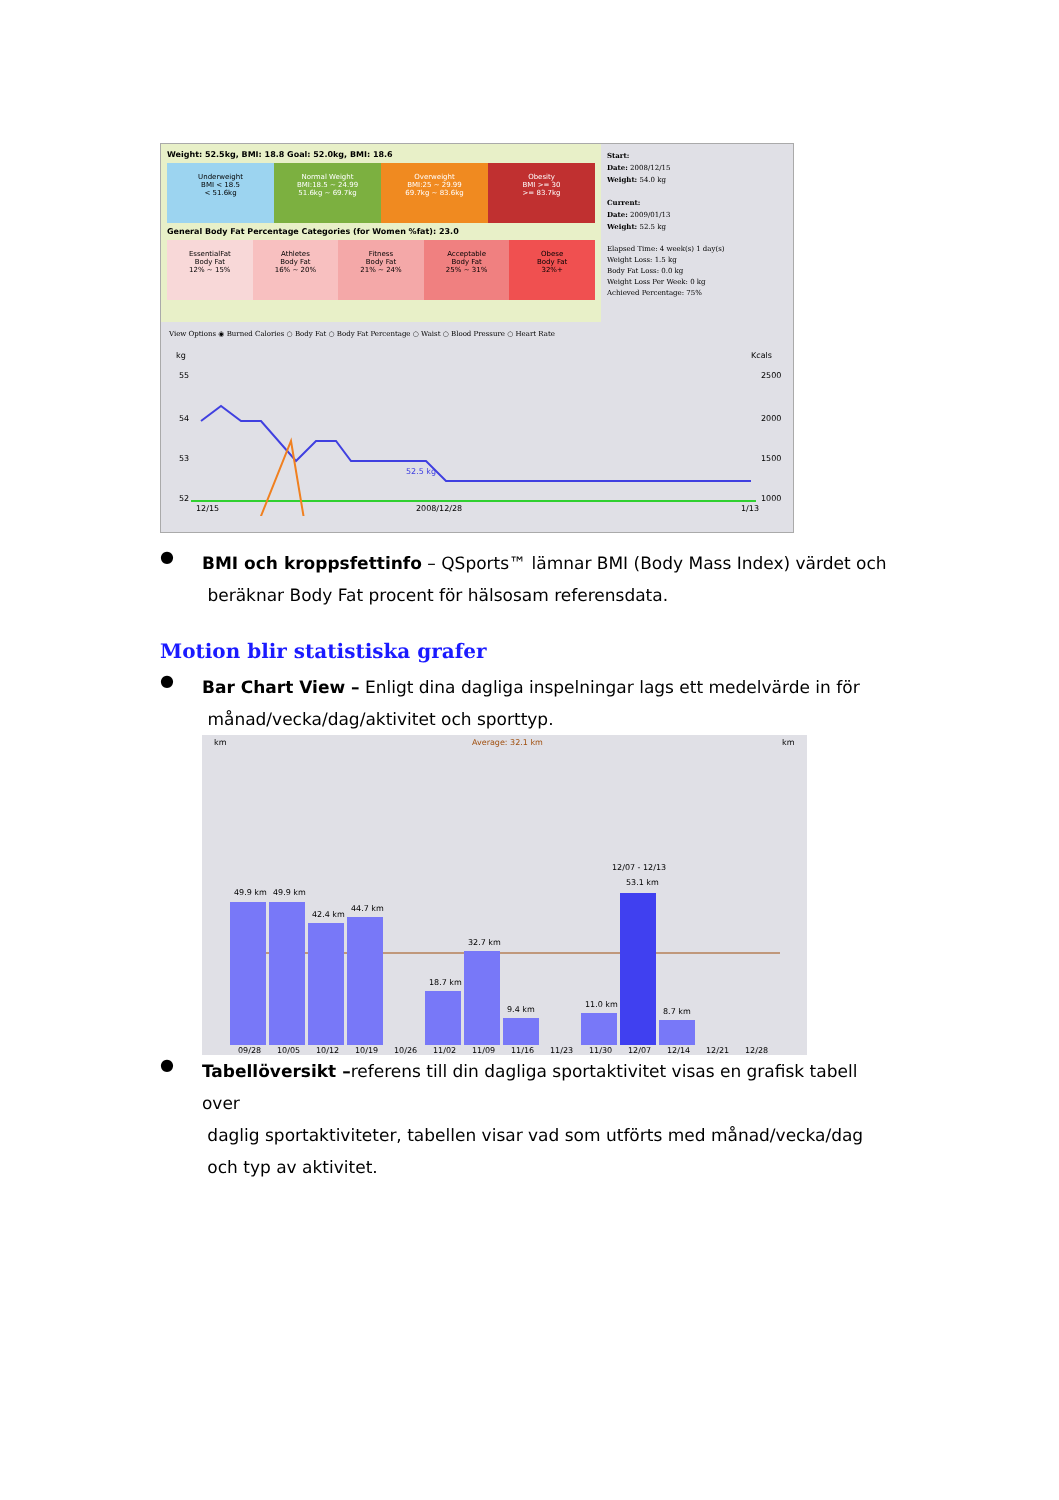Weight: 52.5kg, BMI: 18.8 Goal: 52.0kg, BMI: 18.6
Underweight
BMI < 18.5
< 51.6kg
Normal Weight
BMI:18.5 ~ 24.99
51.6kg ~ 69.7kg
Overweight
BMI:25 ~ 29.99
69.7kg ~ 83.6kg
Obesity
BMI >= 30
>= 83.7kg
General Body Fat Percentage Categories (for Women %fat): 23.0
EssentialFat
Body Fat
12% ~ 15%
Athletes
Body Fat
16% ~ 20%
Fitness
Body Fat
21% ~ 24%
Acceptable
Body Fat
25% ~ 31%
Obese
Body Fat
32%+
Start:
Date: 2008/12/15
Weight: 54.0 kg
Current:
Date: 2009/01/13
Weight: 52.5 kg
Elapsed Time: 4 week(s) 1 day(s)
Weight Loss: 1.5 kg
Body Fat Loss: 0.0 kg
Weight Loss Per Week: 0 kg
Achieved Percentage: 75%
View Options ◉ Burned Calories ○ Body Fat ○ Body Fat Percentage ○ Waist ○ Blood Pressure ○ Heart Rate
kg
Kcals
55
54
53
52
2500
2000
1500
1000
52.5 kg
12/15
2008/12/28
1/13
●
BMI och kroppsfettinfo – QSports™ lämnar BMI (Body Mass Index) värdet och
beräknar Body Fat procent för hälsosam referensdata.
Motion blir statistiska grafer
●
Bar Chart View – Enligt dina dagliga inspelningar lags ett medelvärde in för
månad/vecka/dag/aktivitet och sporttyp.
km
Average: 32.1 km
km
49.9 km
49.9 km
42.4 km
44.7 km
18.7 km
32.7 km
9.4 km
11.0 km
12/07 - 12/13
53.1 km
8.7 km
09/28
10/05
10/12
10/19
10/26
11/02
11/09
11/16
11/23
11/30
12/07
12/14
12/21
12/28
●
Tabellöversikt –referens till din dagliga sportaktivitet visas en grafisk tabell over
daglig sportaktiviteter, tabellen visar vad som utförts med månad/vecka/dag
och typ av aktivitet.